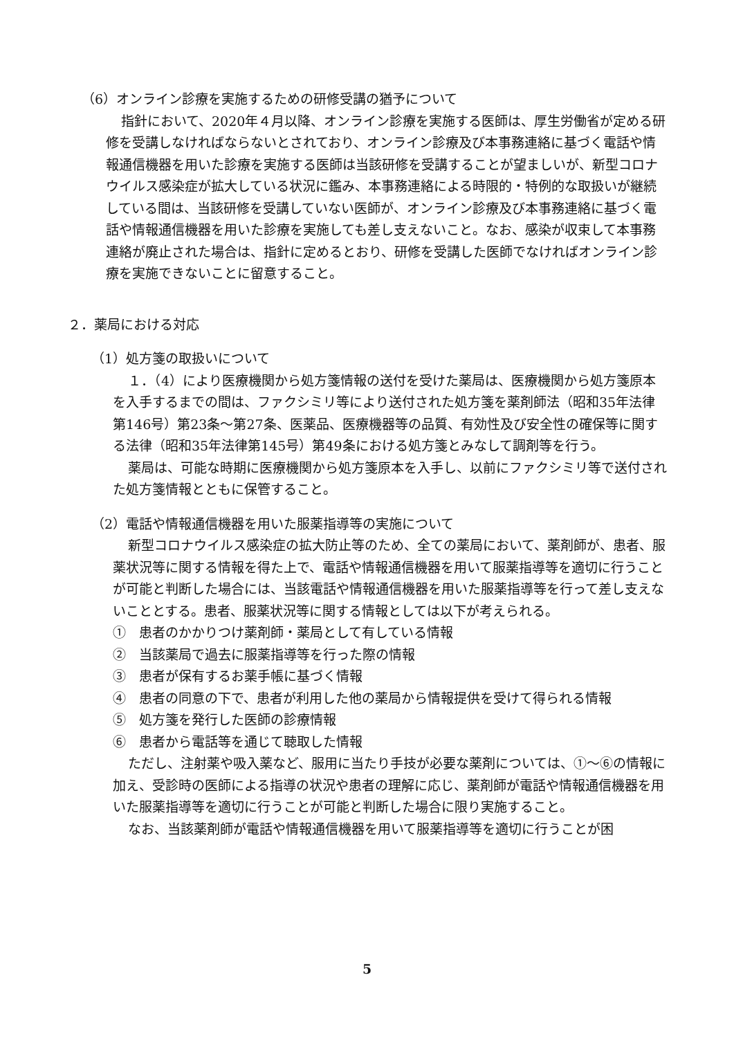（6）オンライン診療を実施するための研修受講の猶予について
指針において、2020年４月以降、オンライン診療を実施する医師は、厚生労働省が定める研修を受講しなければならないとされており、オンライン診療及び本事務連絡に基づく電話や情報通信機器を用いた診療を実施する医師は当該研修を受講することが望ましいが、新型コロナウイルス感染症が拡大している状況に鑑み、本事務連絡による時限的・特例的な取扱いが継続している間は、当該研修を受講していない医師が、オンライン診療及び本事務連絡に基づく電話や情報通信機器を用いた診療を実施しても差し支えないこと。なお、感染が収束して本事務連絡が廃止された場合は、指針に定めるとおり、研修を受講した医師でなければオンライン診療を実施できないことに留意すること。
２．薬局における対応
（1）処方箋の取扱いについて
１．（4）により医療機関から処方箋情報の送付を受けた薬局は、医療機関から処方箋原本を入手するまでの間は、ファクシミリ等により送付された処方箋を薬剤師法（昭和35年法律第146号）第23条～第27条、医薬品、医療機器等の品質、有効性及び安全性の確保等に関する法律（昭和35年法律第145号）第49条における処方箋とみなして調剤等を行う。
薬局は、可能な時期に医療機関から処方箋原本を入手し、以前にファクシミリ等で送付された処方箋情報とともに保管すること。
（2）電話や情報通信機器を用いた服薬指導等の実施について
新型コロナウイルス感染症の拡大防止等のため、全ての薬局において、薬剤師が、患者、服薬状況等に関する情報を得た上で、電話や情報通信機器を用いて服薬指導等を適切に行うことが可能と判断した場合には、当該電話や情報通信機器を用いた服薬指導等を行って差し支えないこととする。患者、服薬状況等に関する情報としては以下が考えられる。
①　患者のかかりつけ薬剤師・薬局として有している情報
②　当該薬局で過去に服薬指導等を行った際の情報
③　患者が保有するお薬手帳に基づく情報
④　患者の同意の下で、患者が利用した他の薬局から情報提供を受けて得られる情報
⑤　処方箋を発行した医師の診療情報
⑥　患者から電話等を通じて聴取した情報
ただし、注射薬や吸入薬など、服用に当たり手技が必要な薬剤については、①～⑥の情報に加え、受診時の医師による指導の状況や患者の理解に応じ、薬剤師が電話や情報通信機器を用いた服薬指導等を適切に行うことが可能と判断した場合に限り実施すること。
なお、当該薬剤師が電話や情報通信機器を用いて服薬指導等を適切に行うことが困
5